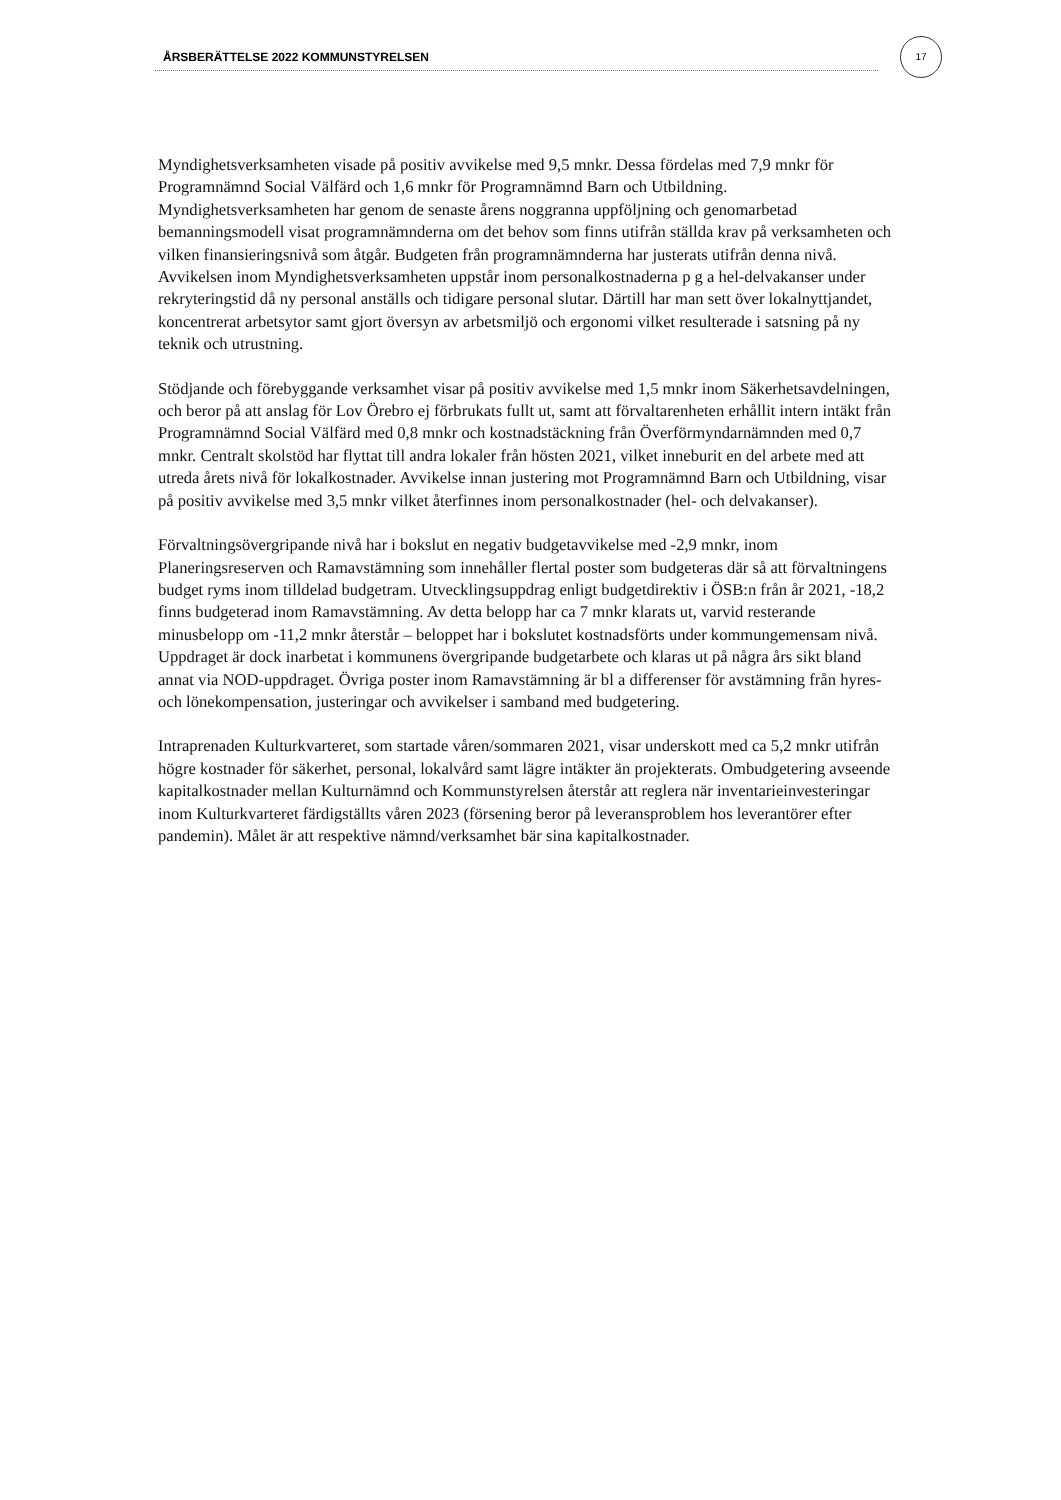ÅRSBERÄTTELSE 2022 KOMMUNSTYRELSEN
17
Myndighetsverksamheten visade på positiv avvikelse med 9,5 mnkr. Dessa fördelas med 7,9 mnkr för Programnämnd Social Välfärd och 1,6 mnkr för Programnämnd Barn och Utbildning. Myndighetsverksamheten har genom de senaste årens noggranna uppföljning och genomarbetad bemanningsmodell visat programnämnderna om det behov som finns utifrån ställda krav på verksamheten och vilken finansieringsnivå som åtgår. Budgeten från programnämnderna har justerats utifrån denna nivå.
Avvikelsen inom Myndighetsverksamheten uppstår inom personalkostnaderna p g a hel-delvakanser under rekryteringstid då ny personal anställs och tidigare personal slutar. Därtill har man sett över lokalnyttjandet, koncentrerat arbetsytor samt gjort översyn av arbetsmiljö och ergonomi vilket resulterade i satsning på ny teknik och utrustning.
Stödjande och förebyggande verksamhet visar på positiv avvikelse med 1,5 mnkr inom Säkerhetsavdelningen, och beror på att anslag för Lov Örebro ej förbrukats fullt ut, samt att förvaltarenheten erhållit intern intäkt från Programnämnd Social Välfärd med 0,8 mnkr och kostnadstäckning från Överförmyndarnämnden med 0,7 mnkr. Centralt skolstöd har flyttat till andra lokaler från hösten 2021, vilket inneburit en del arbete med att utreda årets nivå för lokalkostnader. Avvikelse innan justering mot Programnämnd Barn och Utbildning, visar på positiv avvikelse med 3,5 mnkr vilket återfinnes inom personalkostnader (hel- och delvakanser).
Förvaltningsövergripande nivå har i bokslut en negativ budgetavvikelse med -2,9 mnkr, inom Planeringsreserven och Ramavstämning som innehåller flertal poster som budgeteras där så att förvaltningens budget ryms inom tilldelad budgetram. Utvecklingsuppdrag enligt budgetdirektiv i ÖSB:n från år 2021, -18,2 finns budgeterad inom Ramavstämning. Av detta belopp har ca 7 mnkr klarats ut, varvid resterande minusbelopp om -11,2 mnkr återstår – beloppet har i bokslutet kostnadsförts under kommungemensam nivå. Uppdraget är dock inarbetat i kommunens övergripande budgetarbete och klaras ut på några års sikt bland annat via NOD-uppdraget. Övriga poster inom Ramavstämning är bl a differenser för avstämning från hyres- och lönekompensation, justeringar och avvikelser i samband med budgetering.
Intraprenaden Kulturkvarteret, som startade våren/sommaren 2021, visar underskott med ca 5,2 mnkr utifrån högre kostnader för säkerhet, personal, lokalvård samt lägre intäkter än projekterats. Ombudgetering avseende kapitalkostnader mellan Kulturnämnd och Kommunstyrelsen återstår att reglera när inventarieinvesteringar inom Kulturkvarteret färdigställts våren 2023 (försening beror på leveransproblem hos leverantörer efter pandemin). Målet är att respektive nämnd/verksamhet bär sina kapitalkostnader.